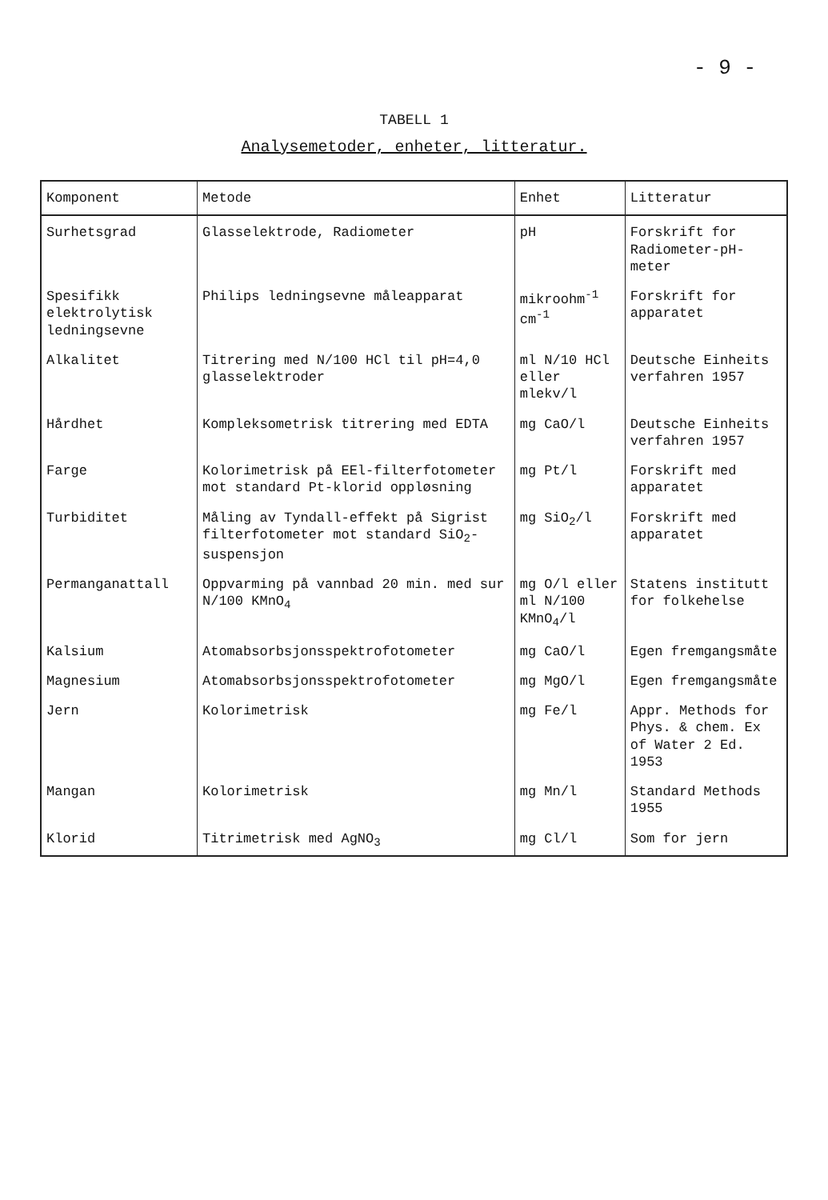- 9 -
TABELL 1
Analysemetoder, enheter, litteratur.
| Komponent | Metode | Enhet | Litteratur |
| --- | --- | --- | --- |
| Surhetsgrad | Glasselektrode, Radiometer | pH | Forskrift for Radiometer-pH-meter |
| Spesifikk elektrolytisk ledningsevne | Philips ledningsevne måleapparat | mikroohm<sup>-1</sup> cm<sup>-1</sup> | Forskrift for apparatet |
| Alkalitet | Titrering med N/100 HCl til pH=4,0 glasselektroder | ml N/10 HCl eller mlekv/l | Deutsche Einheits verfahren 1957 |
| Hårdhet | Kompleksometrisk titrering med EDTA | mg CaO/l | Deutsche Einheits verfahren 1957 |
| Farge | Kolorimetrisk på EEl-filterfotometer mot standard Pt-klorid oppløsning | mg Pt/l | Forskrift med apparatet |
| Turbiditet | Måling av Tyndall-effekt på Sigrist filterfotometer mot standard SiO<sub>2</sub>-suspensjon | mg SiO<sub>2</sub>/l | Forskrift med apparatet |
| Permanganattall | Oppvarming på vannbad 20 min. med sur N/100 KMnO<sub>4</sub> | mg O/l eller ml N/100 KMnO<sub>4</sub>/l | Statens institutt for folkehelse |
| Kalsium | Atomabsorbsjonsspektrofotometer | mg CaO/l | Egen fremgangsmåte |
| Magnesium | Atomabsorbsjonsspektrofotometer | mg MgO/l | Egen fremgangsmåte |
| Jern | Kolorimetrisk | mg Fe/l | Appr. Methods for Phys. & chem. Ex of Water 2 Ed. 1953 |
| Mangan | Kolorimetrisk | mg Mn/l | Standard Methods 1955 |
| Klorid | Titrimetrisk med AgNO<sub>3</sub> | mg Cl/l | Som for jern |